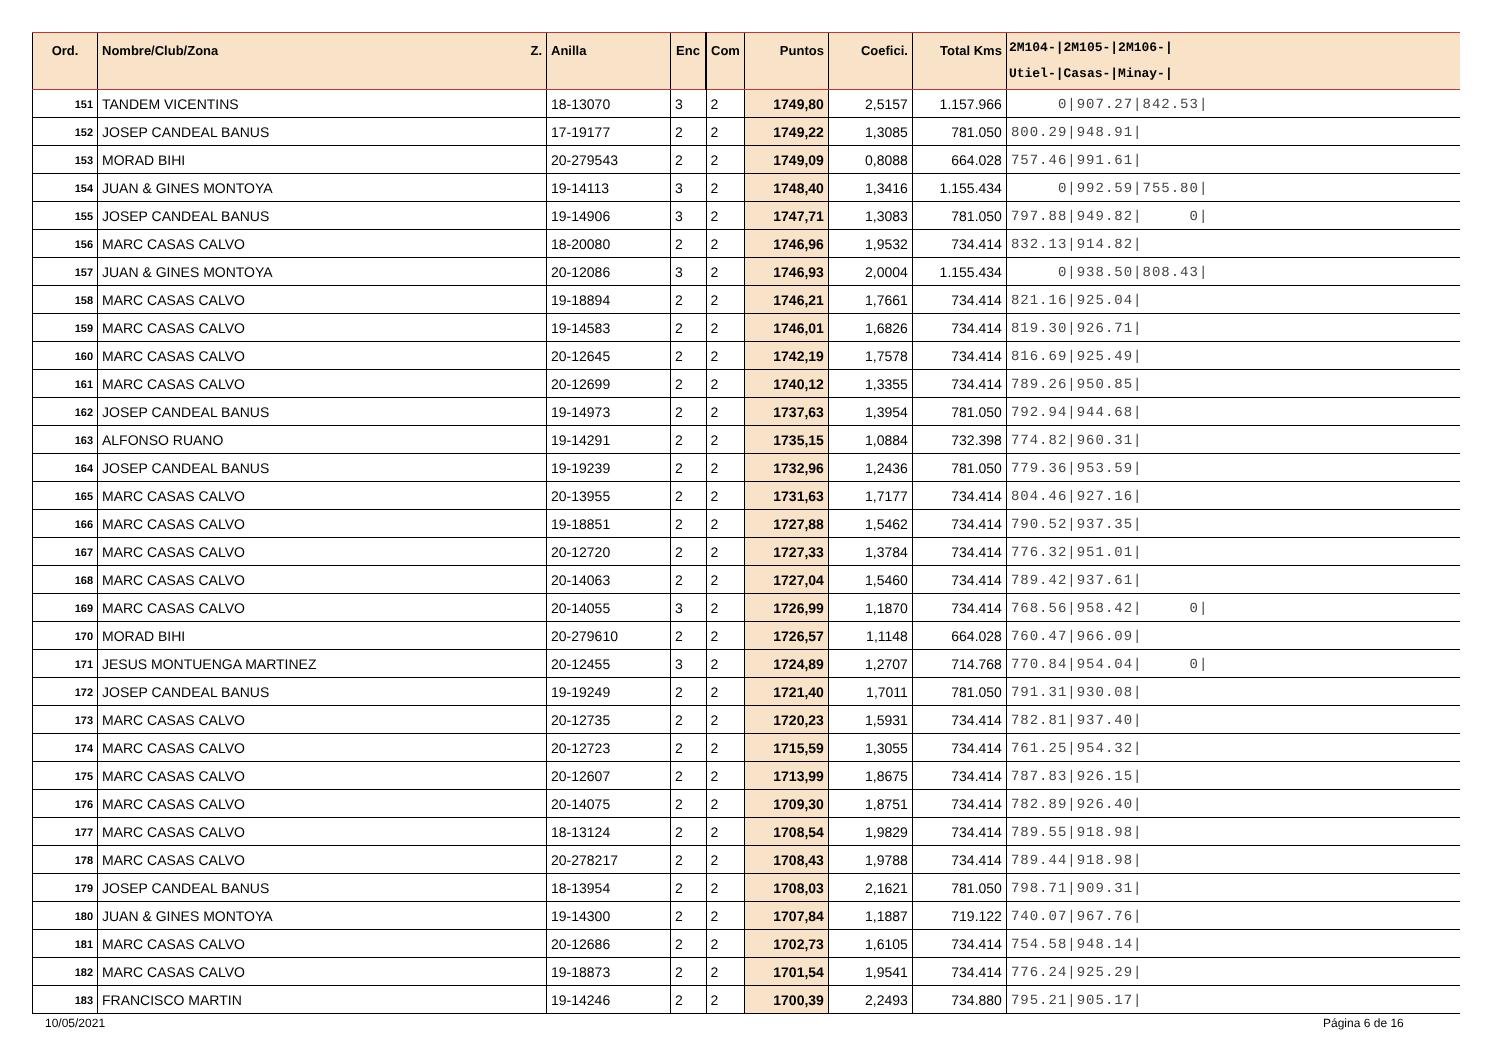| Ord. | Nombre/Club/Zona Z. | Anilla | Enc | Com | Puntos | Coefici. | Total Kms | 2M104-/2M105-/2M106-/ Utiel-/Casas-/Minay-/ |
| --- | --- | --- | --- | --- | --- | --- | --- | --- |
| 151 | TANDEM VICENTINS | 18-13070 | 3 | 2 | 1749,80 | 2,5157 | 1.157.966 | 0/907.27/842.53/ |
| 152 | JOSEP CANDEAL BANUS | 17-19177 | 2 | 2 | 1749,22 | 1,3085 | 781.050 | 800.29/948.91/ |
| 153 | MORAD BIHI | 20-279543 | 2 | 2 | 1749,09 | 0,8088 | 664.028 | 757.46/991.61/ |
| 154 | JUAN & GINES MONTOYA | 19-14113 | 3 | 2 | 1748,40 | 1,3416 | 1.155.434 | 0/992.59/755.80/ |
| 155 | JOSEP CANDEAL BANUS | 19-14906 | 3 | 2 | 1747,71 | 1,3083 | 781.050 | 797.88/949.82/ 0/ |
| 156 | MARC CASAS CALVO | 18-20080 | 2 | 2 | 1746,96 | 1,9532 | 734.414 | 832.13/914.82/ |
| 157 | JUAN & GINES MONTOYA | 20-12086 | 3 | 2 | 1746,93 | 2,0004 | 1.155.434 | 0/938.50/808.43/ |
| 158 | MARC CASAS CALVO | 19-18894 | 2 | 2 | 1746,21 | 1,7661 | 734.414 | 821.16/925.04/ |
| 159 | MARC CASAS CALVO | 19-14583 | 2 | 2 | 1746,01 | 1,6826 | 734.414 | 819.30/926.71/ |
| 160 | MARC CASAS CALVO | 20-12645 | 2 | 2 | 1742,19 | 1,7578 | 734.414 | 816.69/925.49/ |
| 161 | MARC CASAS CALVO | 20-12699 | 2 | 2 | 1740,12 | 1,3355 | 734.414 | 789.26/950.85/ |
| 162 | JOSEP CANDEAL BANUS | 19-14973 | 2 | 2 | 1737,63 | 1,3954 | 781.050 | 792.94/944.68/ |
| 163 | ALFONSO RUANO | 19-14291 | 2 | 2 | 1735,15 | 1,0884 | 732.398 | 774.82/960.31/ |
| 164 | JOSEP CANDEAL BANUS | 19-19239 | 2 | 2 | 1732,96 | 1,2436 | 781.050 | 779.36/953.59/ |
| 165 | MARC CASAS CALVO | 20-13955 | 2 | 2 | 1731,63 | 1,7177 | 734.414 | 804.46/927.16/ |
| 166 | MARC CASAS CALVO | 19-18851 | 2 | 2 | 1727,88 | 1,5462 | 734.414 | 790.52/937.35/ |
| 167 | MARC CASAS CALVO | 20-12720 | 2 | 2 | 1727,33 | 1,3784 | 734.414 | 776.32/951.01/ |
| 168 | MARC CASAS CALVO | 20-14063 | 2 | 2 | 1727,04 | 1,5460 | 734.414 | 789.42/937.61/ |
| 169 | MARC CASAS CALVO | 20-14055 | 3 | 2 | 1726,99 | 1,1870 | 734.414 | 768.56/958.42/ 0/ |
| 170 | MORAD BIHI | 20-279610 | 2 | 2 | 1726,57 | 1,1148 | 664.028 | 760.47/966.09/ |
| 171 | JESUS MONTUENGA MARTINEZ | 20-12455 | 3 | 2 | 1724,89 | 1,2707 | 714.768 | 770.84/954.04/ 0/ |
| 172 | JOSEP CANDEAL BANUS | 19-19249 | 2 | 2 | 1721,40 | 1,7011 | 781.050 | 791.31/930.08/ |
| 173 | MARC CASAS CALVO | 20-12735 | 2 | 2 | 1720,23 | 1,5931 | 734.414 | 782.81/937.40/ |
| 174 | MARC CASAS CALVO | 20-12723 | 2 | 2 | 1715,59 | 1,3055 | 734.414 | 761.25/954.32/ |
| 175 | MARC CASAS CALVO | 20-12607 | 2 | 2 | 1713,99 | 1,8675 | 734.414 | 787.83/926.15/ |
| 176 | MARC CASAS CALVO | 20-14075 | 2 | 2 | 1709,30 | 1,8751 | 734.414 | 782.89/926.40/ |
| 177 | MARC CASAS CALVO | 18-13124 | 2 | 2 | 1708,54 | 1,9829 | 734.414 | 789.55/918.98/ |
| 178 | MARC CASAS CALVO | 20-278217 | 2 | 2 | 1708,43 | 1,9788 | 734.414 | 789.44/918.98/ |
| 179 | JOSEP CANDEAL BANUS | 18-13954 | 2 | 2 | 1708,03 | 2,1621 | 781.050 | 798.71/909.31/ |
| 180 | JUAN & GINES MONTOYA | 19-14300 | 2 | 2 | 1707,84 | 1,1887 | 719.122 | 740.07/967.76/ |
| 181 | MARC CASAS CALVO | 20-12686 | 2 | 2 | 1702,73 | 1,6105 | 734.414 | 754.58/948.14/ |
| 182 | MARC CASAS CALVO | 19-18873 | 2 | 2 | 1701,54 | 1,9541 | 734.414 | 776.24/925.29/ |
| 183 | FRANCISCO MARTIN | 19-14246 | 2 | 2 | 1700,39 | 2,2493 | 734.880 | 795.21/905.17/ |
10/05/2021 Página 6 de 16